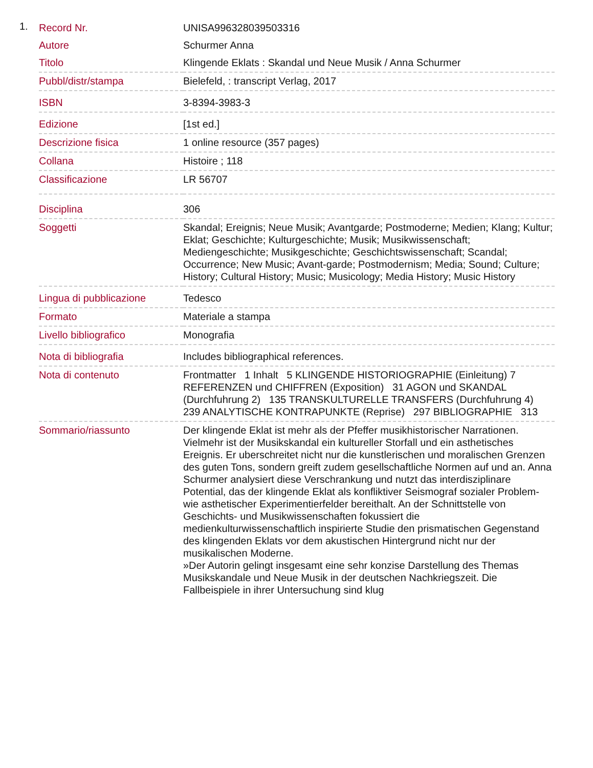1.
| Record Nr. | UNISA996328039503316 |
| Autore | Schurmer Anna |
| Titolo | Klingende Eklats : Skandal und Neue Musik / Anna Schurmer |
| Pubbl/distr/stampa | Bielefeld, : transcript Verlag, 2017 |
| ISBN | 3-8394-3983-3 |
| Edizione | [1st ed.] |
| Descrizione fisica | 1 online resource (357 pages) |
| Collana | Histoire ; 118 |
| Classificazione | LR 56707 |
| Disciplina | 306 |
| Soggetti | Skandal; Ereignis; Neue Musik; Avantgarde; Postmoderne; Medien; Klang; Kultur; Eklat; Geschichte; Kulturgeschichte; Musik; Musikwissenschaft; Mediengeschichte; Musikgeschichte; Geschichtswissenschaft; Scandal; Occurrence; New Music; Avant-garde; Postmodernism; Media; Sound; Culture; History; Cultural History; Music; Musicology; Media History; Music History |
| Lingua di pubblicazione | Tedesco |
| Formato | Materiale a stampa |
| Livello bibliografico | Monografia |
| Nota di bibliografia | Includes bibliographical references. |
| Nota di contenuto | Frontmatter 1 Inhalt 5 KLINGENDE HISTORIOGRAPHIE (Einleitung) 7 REFERENZEN und CHIFFREN (Exposition) 31 AGON und SKANDAL (Durchfuhrung 2) 135 TRANSKULTURELLE TRANSFERS (Durchfuhrung 4) 239 ANALYTISCHE KONTRAPUNKTE (Reprise) 297 BIBLIOGRAPHIE 313 |
| Sommario/riassunto | Der klingende Eklat ist mehr als der Pfeffer musikhistorischer Narrationen. Vielmehr ist der Musikskandal ein kultureller Storfall und ein asthetisches Ereignis. Er uberschreitet nicht nur die kunstlerischen und moralischen Grenzen des guten Tons, sondern greift zudem gesellschaftliche Normen auf und an. Anna Schurmer analysiert diese Verschrankung und nutzt das interdisziplinare Potential, das der klingende Eklat als konfliktiver Seismograf sozialer Problem- wie asthetischer Experimentierfelder bereithalt. An der Schnittstelle von Geschichts- und Musikwissenschaften fokussiert die medienkulturwissenschaftlich inspirierte Studie den prismatischen Gegenstand des klingenden Eklats vor dem akustischen Hintergrund nicht nur der musikalischen Moderne. »Der Autorin gelingt insgesamt eine sehr konzise Darstellung des Themas Musikskandale und Neue Musik in der deutschen Nachkriegszeit. Die Fallbeispiele in ihrer Untersuchung sind klug |